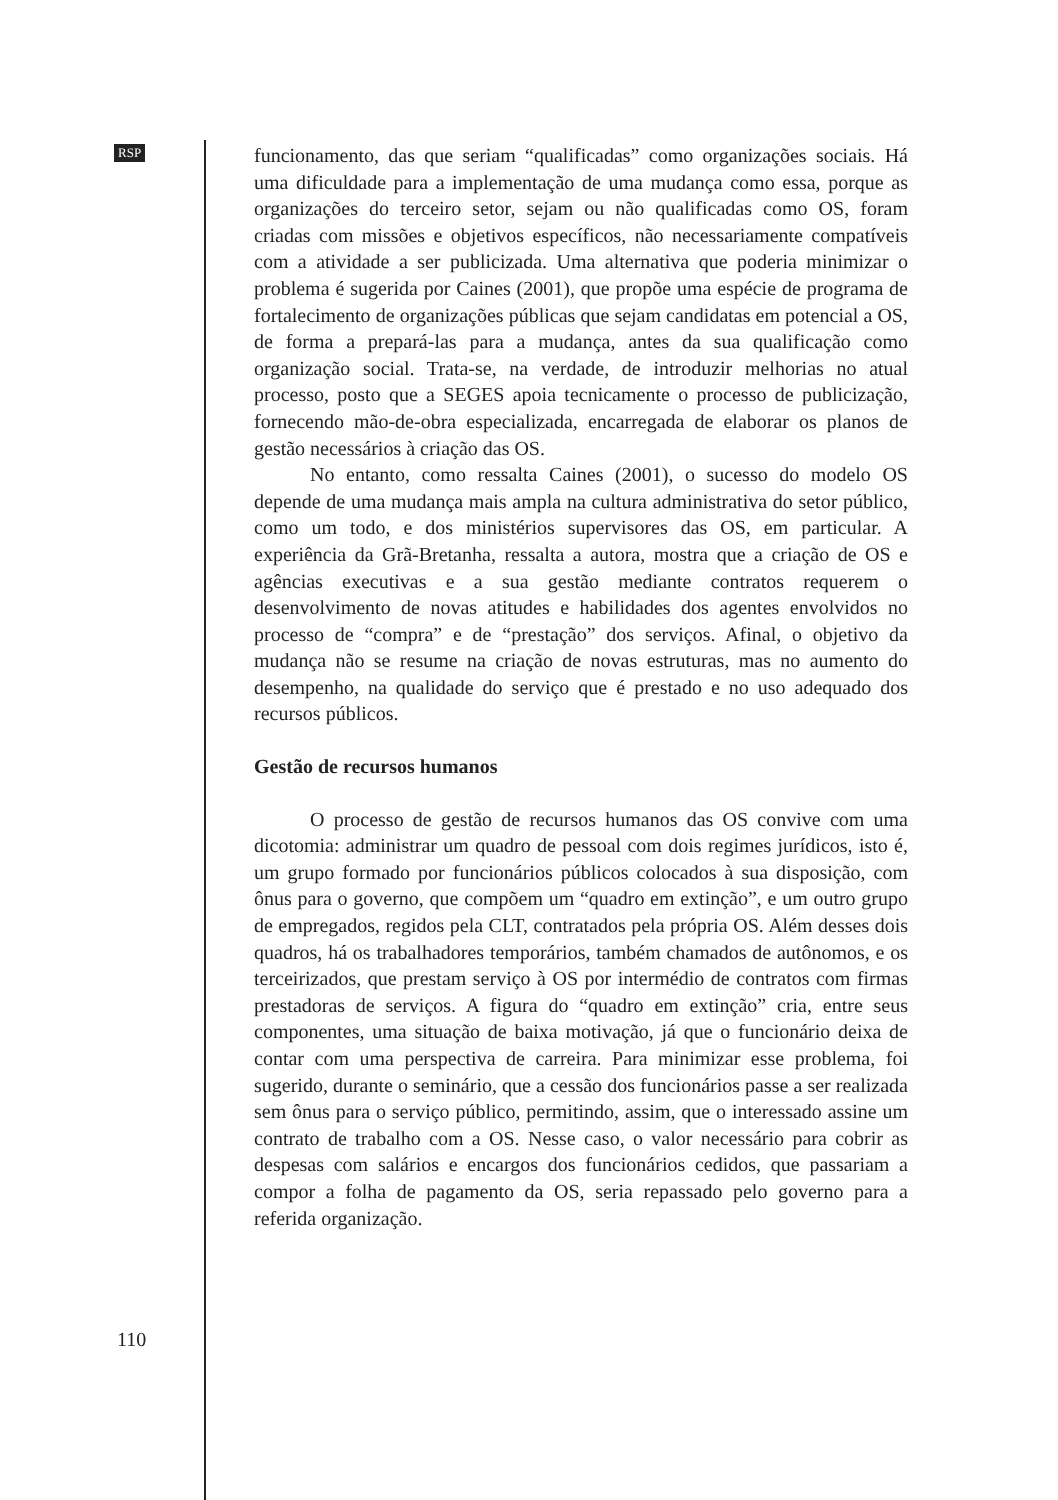RSP
funcionamento, das que seriam “qualificadas” como organizações sociais. Há uma dificuldade para a implementação de uma mudança como essa, porque as organizações do terceiro setor, sejam ou não qualificadas como OS, foram criadas com missões e objetivos específicos, não necessariamente compatíveis com a atividade a ser publicizada. Uma alternativa que poderia minimizar o problema é sugerida por Caines (2001), que propõe uma espécie de programa de fortalecimento de organizações públicas que sejam candidatas em potencial a OS, de forma a prepará-las para a mudança, antes da sua qualificação como organização social. Trata-se, na verdade, de introduzir melhorias no atual processo, posto que a SEGES apoia tecnicamente o processo de publicização, fornecendo mão-de-obra especializada, encarregada de elaborar os planos de gestão necessários à criação das OS.
No entanto, como ressalta Caines (2001), o sucesso do modelo OS depende de uma mudança mais ampla na cultura administrativa do setor público, como um todo, e dos ministérios supervisores das OS, em particular. A experiência da Grã-Bretanha, ressalta a autora, mostra que a criação de OS e agências executivas e a sua gestão mediante contratos requerem o desenvolvimento de novas atitudes e habilidades dos agentes envolvidos no processo de “compra” e de “prestação” dos serviços. Afinal, o objetivo da mudança não se resume na criação de novas estruturas, mas no aumento do desempenho, na qualidade do serviço que é prestado e no uso adequado dos recursos públicos.
Gestão de recursos humanos
O processo de gestão de recursos humanos das OS convive com uma dicotomia: administrar um quadro de pessoal com dois regimes jurídicos, isto é, um grupo formado por funcionários públicos colocados à sua disposição, com ônus para o governo, que compõem um “quadro em extinção”, e um outro grupo de empregados, regidos pela CLT, contratados pela própria OS. Além desses dois quadros, há os trabalhadores temporários, também chamados de autônomos, e os terceirizados, que prestam serviço à OS por intermédio de contratos com firmas prestadoras de serviços. A figura do “quadro em extinção” cria, entre seus componentes, uma situação de baixa motivação, já que o funcionário deixa de contar com uma perspectiva de carreira. Para minimizar esse problema, foi sugerido, durante o seminário, que a cessão dos funcionários passe a ser realizada sem ônus para o serviço público, permitindo, assim, que o interessado assine um contrato de trabalho com a OS. Nesse caso, o valor necessário para cobrir as despesas com salários e encargos dos funcionários cedidos, que passariam a compor a folha de pagamento da OS, seria repassado pelo governo para a referida organização.
110